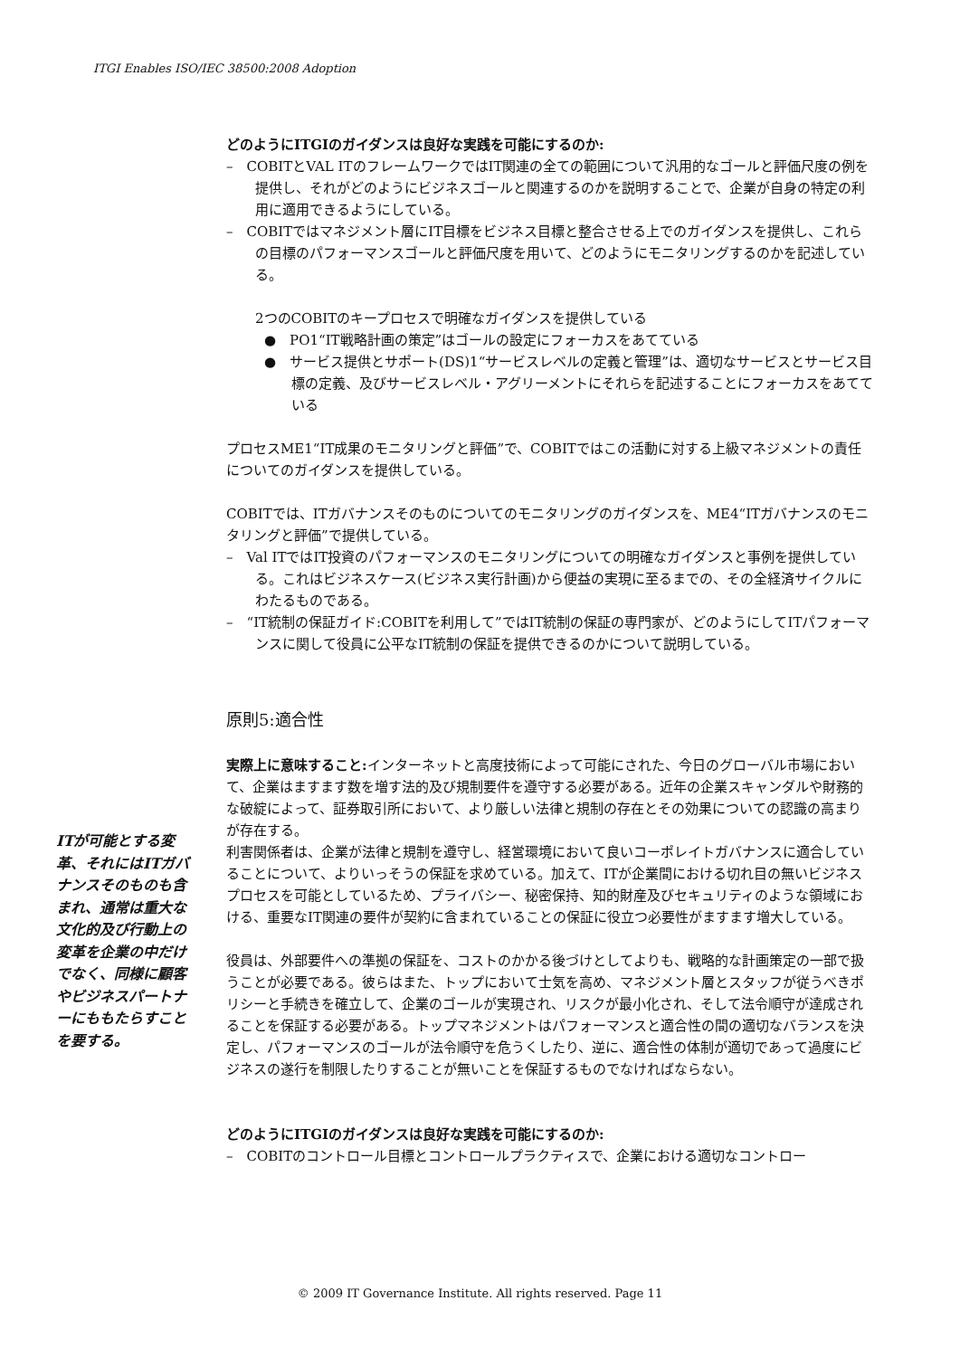ITGI Enables ISO/IEC 38500:2008 Adoption
どのようにITGIのガイダンスは良好な実践を可能にするのか:
–　COBITとVAL ITのフレームワークではIT関連の全ての範囲について汎用的なゴールと評価尺度の例を提供し、それがどのようにビジネスゴールと関連するのかを説明することで、企業が自身の特定の利用に適用できるようにしている。
–　COBITではマネジメント層にIT目標をビジネス目標と整合させる上でのガイダンスを提供し、これらの目標のパフォーマンスゴールと評価尺度を用いて、どのようにモニタリングするのかを記述している。
2つのCOBITのキープロセスで明確なガイダンスを提供している
●　PO1“IT戦略計画の策定”はゴールの設定にフォーカスをあてている
●　サービス提供とサポート(DS)1“サービスレベルの定義と管理”は、適切なサービスとサービス目標の定義、及びサービスレベル・アグリーメントにそれらを記述することにフォーカスをあてている
プロセスME1“IT成果のモニタリングと評価”で、COBITではこの活動に対する上級マネジメントの責任についてのガイダンスを提供している。
COBITでは、ITガバナンスそのものについてのモニタリングのガイダンスを、ME4“ITガバナンスのモニタリングと評価”で提供している。
–　Val ITではIT投資のパフォーマンスのモニタリングについての明確なガイダンスと事例を提供している。これはビジネスケース(ビジネス実行計画)から便益の実現に至るまでの、その全経済サイクルにわたるものである。
–　“IT統制の保証ガイド:COBITを利用して”ではIT統制の保証の専門家が、どのようにしてITパフォーマンスに関して役員に公平なIT統制の保証を提供できるのかについて説明している。
原則5:適合性
実際上に意味すること: インターネットと高度技術によって可能にされた、今日のグローバル市場において、企業はますます数を増す法的及び規制要件を遵守する必要がある。近年の企業スキャンダルや財務的な破綻によって、証券取引所において、より厳しい法律と規制の存在とその効果についての認識の高まりが存在する。
利害関係者は、企業が法律と規制を遵守し、経営環境において良いコーポレイトガバナンスに適合していることについて、よりいっそうの保証を求めている。加えて、ITが企業間における切れ目の無いビジネスプロセスを可能としているため、プライバシー、秘密保持、知的財産及びセキュリティのような領域における、重要なIT関連の要件が契約に含まれていることの保証に役立つ必要性がますます増大している。
役員は、外部要件への準拠の保証を、コストのかかる後づけとしてよりも、戦略的な計画策定の一部で扱うことが必要である。彼らはまた、トップにおいて士気を高め、マネジメント層とスタッフが従うべきポリシーと手続きを確立して、企業のゴールが実現され、リスクが最小化され、そして法令順守が達成されることを保証する必要がある。トップマネジメントはパフォーマンスと適合性の間の適切なバランスを決定し、パフォーマンスのゴールが法令順守を危うくしたり、逆に、適合性の体制が適切であって過度にビジネスの遂行を制限したりすることが無いことを保証するものでなければならない。
どのようにITGIのガイダンスは良好な実践を可能にするのか:
–　COBITのコントロール目標とコントロールプラクティスで、企業における適切なコントロー
ITが可能とする変革、それにはITガバナンスそのものも含まれ、通常は重大な文化的及び行動上の変革を企業の中だけでなく、同様に顧客やビジネスパートナーにももたらすことを要する。
© 2009 IT Governance Institute. All rights reserved. Page 11